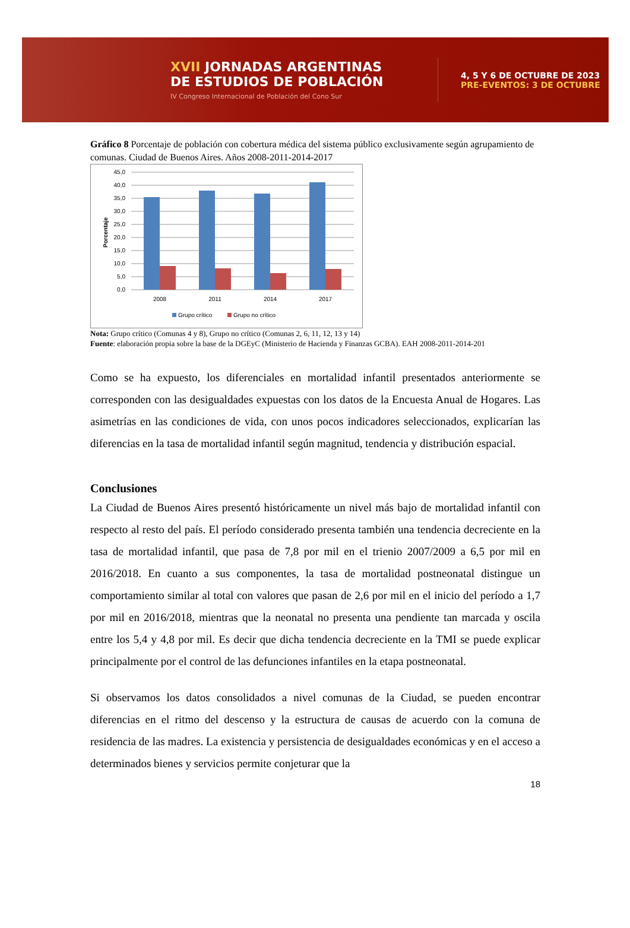XVII JORNADAS ARGENTINAS
DE ESTUDIOS DE POBLACIÓN
IV Congreso Internacional de Población del Cono Sur
4, 5 Y 6 DE OCTUBRE DE 2023
PRE-EVENTOS: 3 DE OCTUBRE
Gráfico 8 Porcentaje de población con cobertura médica del sistema público exclusivamente según agrupamiento de comunas. Ciudad de Buenos Aires. Años 2008-2011-2014-2017
45,0
40,0
35,0
30,0
25,0
20,0
15,0
10,0
5,0
0,0
Porcentaje
2008
2011
2014
2017
Grupo crítico
Grupo no crítico
Nota: Grupo crítico (Comunas 4 y 8), Grupo no crítico (Comunas 2, 6, 11, 12, 13 y 14)
Fuente: elaboración propia sobre la base de la DGEyC (Ministerio de Hacienda y Finanzas GCBA). EAH 2008-2011-2014-201
Como se ha expuesto, los diferenciales en mortalidad infantil presentados anteriormente se corresponden con las desigualdades expuestas con los datos de la Encuesta Anual de Hogares. Las asimetrías en las condiciones de vida, con unos pocos indicadores seleccionados, explicarían las diferencias en la tasa de mortalidad infantil según magnitud, tendencia y distribución espacial.
Conclusiones
La Ciudad de Buenos Aires presentó históricamente un nivel más bajo de mortalidad infantil con respecto al resto del país. El período considerado presenta también una tendencia decreciente en la tasa de mortalidad infantil, que pasa de 7,8 por mil en el trienio 2007/2009 a 6,5 por mil en 2016/2018. En cuanto a sus componentes, la tasa de mortalidad postneonatal distingue un comportamiento similar al total con valores que pasan de 2,6 por mil en el inicio del período a 1,7 por mil en 2016/2018, mientras que la neonatal no presenta una pendiente tan marcada y oscila entre los 5,4 y 4,8 por mil. Es decir que dicha tendencia decreciente en la TMI se puede explicar principalmente por el control de las defunciones infantiles en la etapa postneonatal.
Si observamos los datos consolidados a nivel comunas de la Ciudad, se pueden encontrar diferencias en el ritmo del descenso y la estructura de causas de acuerdo con la comuna de residencia de las madres. La existencia y persistencia de desigualdades económicas y en el acceso a determinados bienes y servicios permite conjeturar que la
18